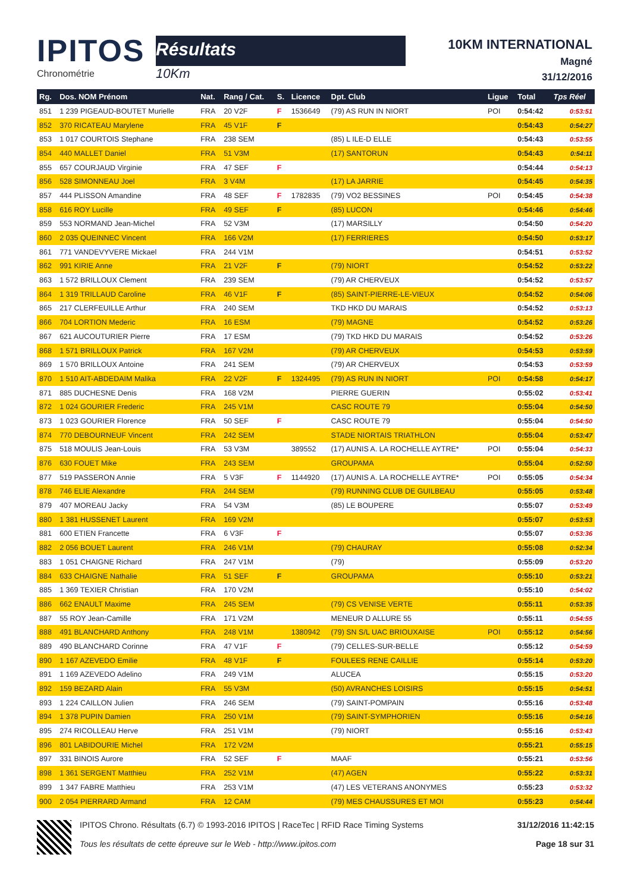IPITOS
Chronométrie
Résultats
10Km
10KM INTERNATIONAL
Magné
31/12/2016
| Rg. | Dos. NOM Prénom | Nat. | Rang / Cat. | S. | Licence | Dpt. Club | Ligue | Total | Tps Réel |
| --- | --- | --- | --- | --- | --- | --- | --- | --- | --- |
| 851 | 1 239 PIGEAUD-BOUTET Murielle | FRA | 20 V2F | F | 1536649 | (79) AS RUN IN NIORT | POI | 0:54:42 | 0:53:51 |
| 852 | 370 RICATEAU Marylene | FRA | 45 V1F | F | | | | 0:54:43 | 0:54:27 |
| 853 | 1 017 COURTOIS Stephane | FRA | 238 SEM | | | (85) L ILE-D ELLE | | 0:54:43 | 0:53:55 |
| 854 | 440 MALLET Daniel | FRA | 51 V3M | | | (17) SANTORUN | | 0:54:43 | 0:54:11 |
| 855 | 657 COURJAUD Virginie | FRA | 47 SEF | F | | | | 0:54:44 | 0:54:13 |
| 856 | 528 SIMONNEAU Joel | FRA | 3 V4M | | | (17) LA JARRIE | | 0:54:45 | 0:54:35 |
| 857 | 444 PLISSON Amandine | FRA | 48 SEF | F | 1782835 | (79) VO2 BESSINES | POI | 0:54:45 | 0:54:38 |
| 858 | 616 ROY Lucille | FRA | 49 SEF | F | | (85) LUCON | | 0:54:46 | 0:54:46 |
| 859 | 553 NORMAND Jean-Michel | FRA | 52 V3M | | | (17) MARSILLY | | 0:54:50 | 0:54:20 |
| 860 | 2 035 QUEINNEC Vincent | FRA | 166 V2M | | | (17) FERRIERES | | 0:54:50 | 0:53:17 |
| 861 | 771 VANDEVYVERE Mickael | FRA | 244 V1M | | | | | 0:54:51 | 0:53:52 |
| 862 | 991 KIRIE Anne | FRA | 21 V2F | F | | (79) NIORT | | 0:54:52 | 0:53:22 |
| 863 | 1 572 BRILLOUX Clement | FRA | 239 SEM | | | (79) AR CHERVEUX | | 0:54:52 | 0:53:57 |
| 864 | 1 319 TRILLAUD Caroline | FRA | 46 V1F | F | | (85) SAINT-PIERRE-LE-VIEUX | | 0:54:52 | 0:54:06 |
| 865 | 217 CLERFEUILLE Arthur | FRA | 240 SEM | | | TKD HKD DU MARAIS | | 0:54:52 | 0:53:13 |
| 866 | 704 LORTION Mederic | FRA | 16 ESM | | | (79) MAGNE | | 0:54:52 | 0:53:26 |
| 867 | 621 AUCOUTURIER Pierre | FRA | 17 ESM | | | (79) TKD HKD DU MARAIS | | 0:54:52 | 0:53:26 |
| 868 | 1 571 BRILLOUX Patrick | FRA | 167 V2M | | | (79) AR CHERVEUX | | 0:54:53 | 0:53:59 |
| 869 | 1 570 BRILLOUX Antoine | FRA | 241 SEM | | | (79) AR CHERVEUX | | 0:54:53 | 0:53:59 |
| 870 | 1 510 AIT-ABDEDAIM Malika | FRA | 22 V2F | F | 1324495 | (79) AS RUN IN NIORT | POI | 0:54:58 | 0:54:17 |
| 871 | 885 DUCHESNE Denis | FRA | 168 V2M | | | PIERRE GUERIN | | 0:55:02 | 0:53:41 |
| 872 | 1 024 GOURIER Frederic | FRA | 245 V1M | | | CASC ROUTE 79 | | 0:55:04 | 0:54:50 |
| 873 | 1 023 GOURIER Florence | FRA | 50 SEF | F | | CASC ROUTE 79 | | 0:55:04 | 0:54:50 |
| 874 | 770 DEBOURNEUF Vincent | FRA | 242 SEM | | | STADE NIORTAIS TRIATHLON | | 0:55:04 | 0:53:47 |
| 875 | 518 MOULIS Jean-Louis | FRA | 53 V3M | | 389552 | (17) AUNIS A. LA ROCHELLE AYTRE* | POI | 0:55:04 | 0:54:33 |
| 876 | 630 FOUET Mike | FRA | 243 SEM | | | GROUPAMA | | 0:55:04 | 0:52:50 |
| 877 | 519 PASSERON Annie | FRA | 5 V3F | F | 1144920 | (17) AUNIS A. LA ROCHELLE AYTRE* | POI | 0:55:05 | 0:54:34 |
| 878 | 746 ELIE Alexandre | FRA | 244 SEM | | | (79) RUNNING CLUB DE GUILBEAU | | 0:55:05 | 0:53:48 |
| 879 | 407 MOREAU Jacky | FRA | 54 V3M | | | (85) LE BOUPERE | | 0:55:07 | 0:53:49 |
| 880 | 1 381 HUSSENET Laurent | FRA | 169 V2M | | | | | 0:55:07 | 0:53:53 |
| 881 | 600 ETIEN Francette | FRA | 6 V3F | F | | | | 0:55:07 | 0:53:36 |
| 882 | 2 056 BOUET Laurent | FRA | 246 V1M | | | (79) CHAURAY | | 0:55:08 | 0:52:34 |
| 883 | 1 051 CHAIGNE Richard | FRA | 247 V1M | | | (79) | | 0:55:09 | 0:53:20 |
| 884 | 633 CHAIGNE Nathalie | FRA | 51 SEF | F | | GROUPAMA | | 0:55:10 | 0:53:21 |
| 885 | 1 369 TEXIER Christian | FRA | 170 V2M | | | | | 0:55:10 | 0:54:02 |
| 886 | 662 ENAULT Maxime | FRA | 245 SEM | | | (79) CS VENISE VERTE | | 0:55:11 | 0:53:35 |
| 887 | 55 ROY Jean-Camille | FRA | 171 V2M | | | MENEUR D ALLURE 55 | | 0:55:11 | 0:54:55 |
| 888 | 491 BLANCHARD Anthony | FRA | 248 V1M | | 1380942 | (79) SN S/L UAC BRIOUXAISE | POI | 0:55:12 | 0:54:56 |
| 889 | 490 BLANCHARD Corinne | FRA | 47 V1F | F | | (79) CELLES-SUR-BELLE | | 0:55:12 | 0:54:59 |
| 890 | 1 167 AZEVEDO Emilie | FRA | 48 V1F | F | | FOULEES RENE CAILLIE | | 0:55:14 | 0:53:20 |
| 891 | 1 169 AZEVEDO Adelino | FRA | 249 V1M | | | ALUCEA | | 0:55:15 | 0:53:20 |
| 892 | 159 BEZARD Alain | FRA | 55 V3M | | | (50) AVRANCHES LOISIRS | | 0:55:15 | 0:54:51 |
| 893 | 1 224 CAILLON Julien | FRA | 246 SEM | | | (79) SAINT-POMPAIN | | 0:55:16 | 0:53:48 |
| 894 | 1 378 PUPIN Damien | FRA | 250 V1M | | | (79) SAINT-SYMPHORIEN | | 0:55:16 | 0:54:16 |
| 895 | 274 RICOLLEAU Herve | FRA | 251 V1M | | | (79) NIORT | | 0:55:16 | 0:53:43 |
| 896 | 801 LABIDOURIE Michel | FRA | 172 V2M | | | | | 0:55:21 | 0:55:15 |
| 897 | 331 BINOIS Aurore | FRA | 52 SEF | F | | MAAF | | 0:55:21 | 0:53:56 |
| 898 | 1 361 SERGENT Matthieu | FRA | 252 V1M | | | (47) AGEN | | 0:55:22 | 0:53:31 |
| 899 | 1 347 FABRE Matthieu | FRA | 253 V1M | | | (47) LES VETERANS ANONYMES | | 0:55:23 | 0:53:32 |
| 900 | 2 054 PIERRARD Armand | FRA | 12 CAM | | | (79) MES CHAUSSURES ET MOI | | 0:55:23 | 0:54:44 |
IPITOS Chrono. Résultats (6.7) © 1993-2016 IPITOS | RaceTec | RFID Race Timing Systems
Tous les résultats de cette épreuve sur le Web - http://www.ipitos.com
31/12/2016 11:42:15
Page 18 sur 31